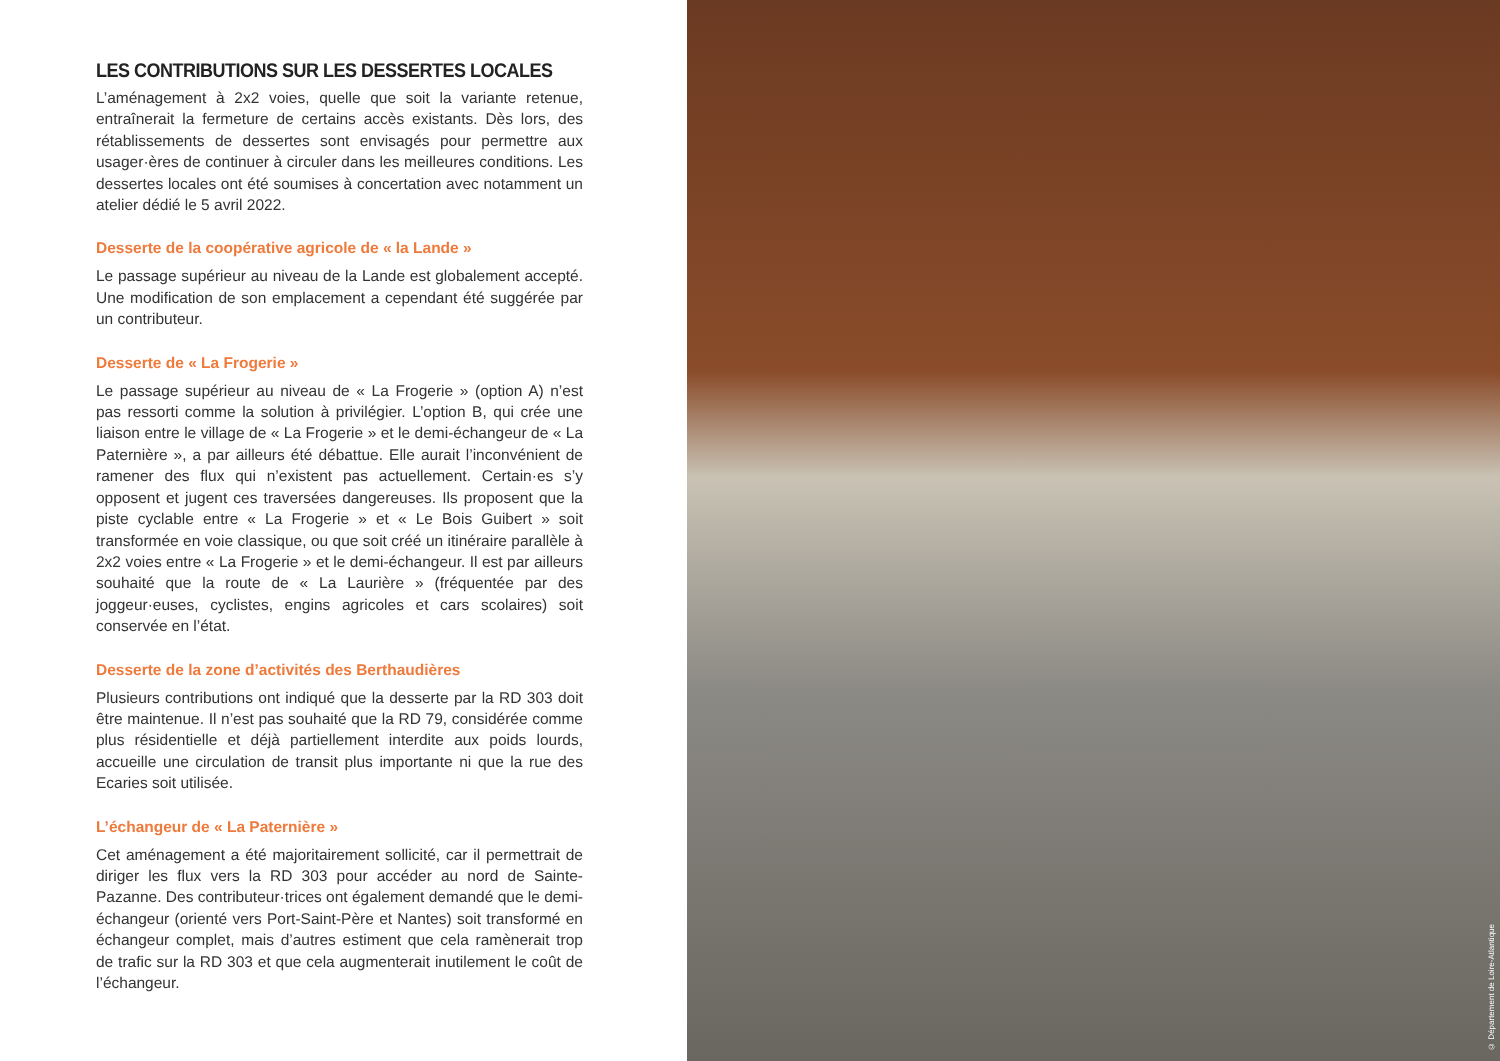LES CONTRIBUTIONS SUR LES DESSERTES LOCALES
L’aménagement à 2x2 voies, quelle que soit la variante retenue, entraînerait la fermeture de certains accès existants. Dès lors, des rétablissements de dessertes sont envisagés pour permettre aux usager·ères de continuer à circuler dans les meilleures conditions. Les dessertes locales ont été soumises à concertation avec notamment un atelier dédié le 5 avril 2022.
Desserte de la coopérative agricole de « la Lande »
Le passage supérieur au niveau de la Lande est globalement accepté. Une modification de son emplacement a cependant été suggérée par un contributeur.
Desserte de « La Frogerie »
Le passage supérieur au niveau de « La Frogerie » (option A) n’est pas ressorti comme la solution à privilégier. L’option B, qui crée une liaison entre le village de « La Frogerie » et le demi-échangeur de « La Paternière », a par ailleurs été débattue. Elle aurait l’inconvénient de ramener des flux qui n’existent pas actuellement. Certain·es s’y opposent et jugent ces traversées dangereuses. Ils proposent que la piste cyclable entre « La Frogerie » et « Le Bois Guibert » soit transformée en voie classique, ou que soit créé un itinéraire parallèle à 2x2 voies entre « La Frogerie » et le demi-échangeur. Il est par ailleurs souhaité que la route de « La Laurière » (fréquentée par des joggeur·euses, cyclistes, engins agricoles et cars scolaires) soit conservée en l’état.
Desserte de la zone d’activités des Berthaudières
Plusieurs contributions ont indiqué que la desserte par la RD 303 doit être maintenue. Il n’est pas souhaité que la RD 79, considérée comme plus résidentielle et déjà partiellement interdite aux poids lourds, accueille une circulation de transit plus importante ni que la rue des Ecaries soit utilisée.
L’échangeur de « La Paternière »
Cet aménagement a été majoritairement sollicité, car il permettrait de diriger les flux vers la RD 303 pour accéder au nord de Sainte-Pazanne. Des contributeur·trices ont également demandé que le demi-échangeur (orienté vers Port-Saint-Père et Nantes) soit transformé en échangeur complet, mais d’autres estiment que cela ramènerait trop de trafic sur la RD 303 et que cela augmenterait inutilement le coût de l’échangeur.
© Département de Loire-Atlantique